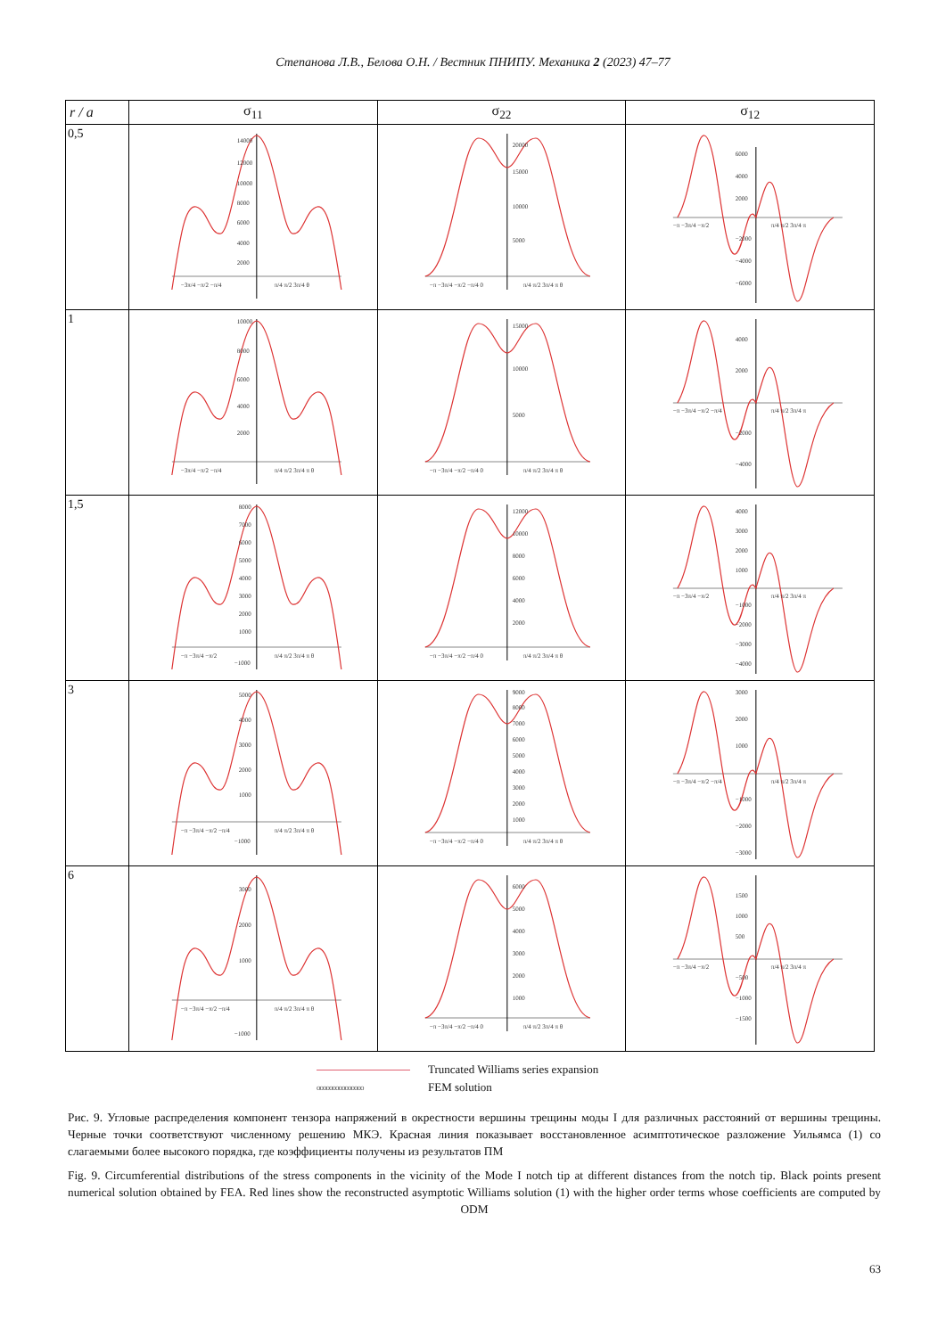Степанова Л.В., Белова О.Н. / Вестник ПНИПУ. Механика 2 (2023) 47–77
| r / a | σ<sub>11</sub> | σ<sub>22</sub> | σ<sub>12</sub> |
| --- | --- | --- | --- |
| 0,5 | 14000 12000 10000 8000 6000 4000 2000 −3π/4 −π/2 −π/4 π/4 π/2 3π/4 θ | 20000 15000 10000 5000 −π −3π/4 −π/2 −π/4 0 π/4 π/2 3π/4 π θ | 6000 4000 2000 −2000 −4000 −6000 −π −3π/4 −π/2 π/4 π/2 3π/4 π |
| 1 | 10000 8000 6000 4000 2000 −3π/4 −π/2 −π/4 π/4 π/2 3π/4 π θ | 15000 10000 5000 −π −3π/4 −π/2 −π/4 0 π/4 π/2 3π/4 π θ | 4000 2000 −2000 −4000 −π −3π/4 −π/2 −π/4 π/4 π/2 3π/4 π |
| 1,5 | 8000 7000 6000 5000 4000 3000 2000 1000 −1000 −π −3π/4 −π/2 π/4 π/2 3π/4 π θ | 12000 10000 8000 6000 4000 2000 −π −3π/4 −π/2 −π/4 0 π/4 π/2 3π/4 π θ | 4000 3000 2000 1000 −1000 −2000 −3000 −4000 −π −3π/4 −π/2 π/4 π/2 3π/4 π |
| 3 | 5000 4000 3000 2000 1000 −1000 −π −3π/4 −π/2 −π/4 π/4 π/2 3π/4 π θ | 9000 8000 7000 6000 5000 4000 3000 2000 1000 −π −3π/4 −π/2 −π/4 0 π/4 π/2 3π/4 π θ | 3000 2000 1000 −1000 −2000 −3000 −π −3π/4 −π/2 −π/4 π/4 π/2 3π/4 π |
| 6 | 3000 2000 1000 −1000 −π −3π/4 −π/2 −π/4 π/4 π/2 3π/4 π θ | 6000 5000 4000 3000 2000 1000 −π −3π/4 −π/2 −π/4 0 π/4 π/2 3π/4 π θ | 1500 1000 500 −500 −1000 −1500 −π −3π/4 −π/2 π/4 π/2 3π/4 π |
Truncated Williams series expansion
ooooooooooooooo FEM solution
Рис. 9. Угловые распределения компонент тензора напряжений в окрестности вершины трещины моды I для различных расстояний от вершины трещины. Черные точки соответствуют численному решению МКЭ. Красная линия показывает восстановленное асимптотическое разложение Уильямса (1) со слагаемыми более высокого порядка, где коэффициенты получены из результатов ПМ
Fig. 9. Circumferential distributions of the stress components in the vicinity of the Mode I notch tip at different distances from the notch tip. Black points present numerical solution obtained by FEA. Red lines show the reconstructed asymptotic Williams solution (1) with the higher order terms whose coefficients are computed by ODM
63